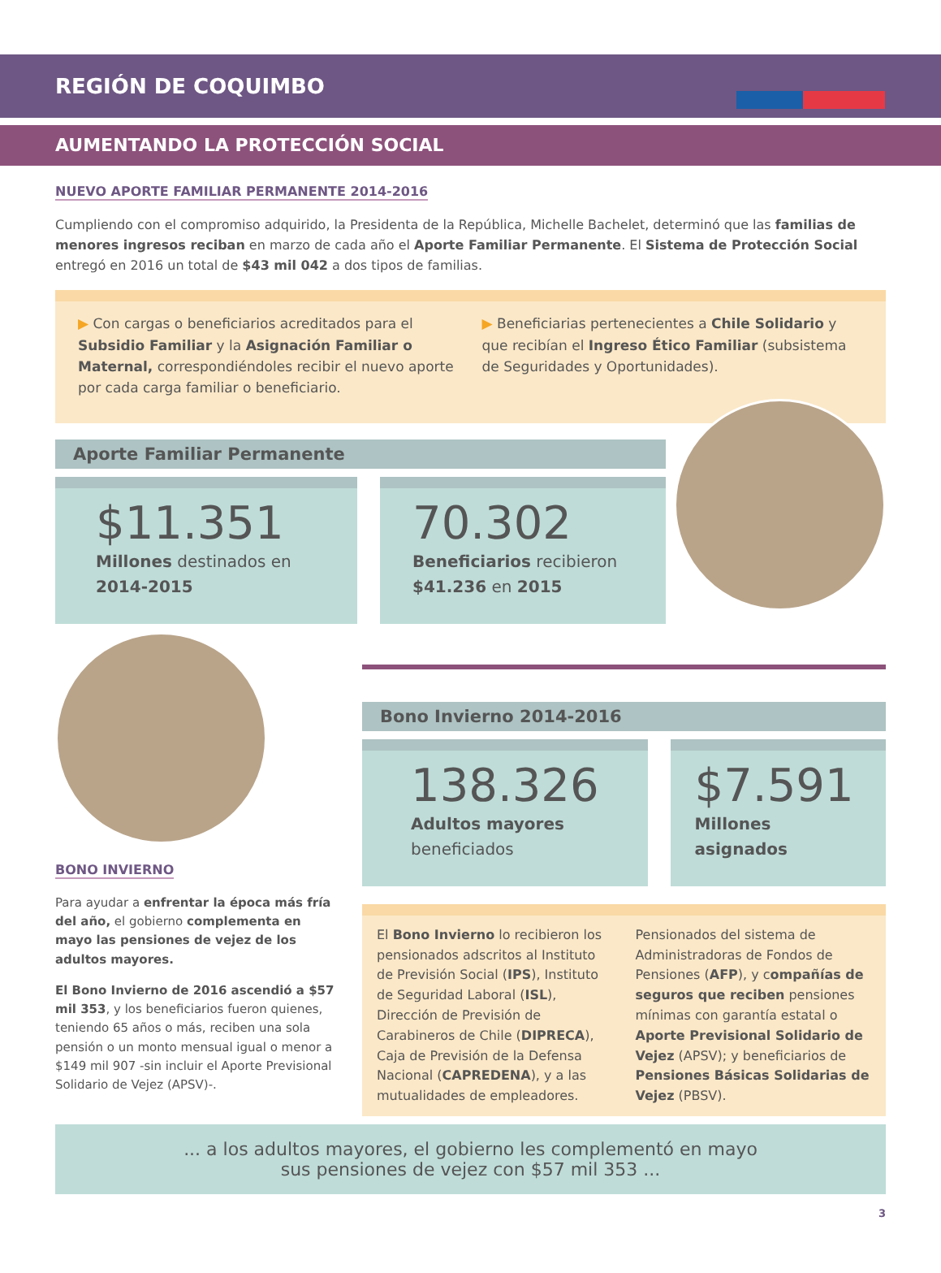REGIÓN DE COQUIMBO
AUMENTANDO LA PROTECCIÓN SOCIAL
NUEVO APORTE FAMILIAR PERMANENTE 2014-2016
Cumpliendo con el compromiso adquirido, la Presidenta de la República, Michelle Bachelet, determinó que las familias de menores ingresos reciban en marzo de cada año el Aporte Familiar Permanente. El Sistema de Protección Social entregó en 2016 un total de $43 mil 042 a dos tipos de familias.
▶ Con cargas o beneficiarios acreditados para el Subsidio Familiar y la Asignación Familiar o Maternal, correspondiéndoles recibir el nuevo aporte por cada carga familiar o beneficiario.
▶ Beneficiarias pertenecientes a Chile Solidario y que recibían el Ingreso Ético Familiar (subsistema de Seguridades y Oportunidades).
Aporte Familiar Permanente
$11.351
Millones destinados en 2014-2015
70.302
Beneficiarios recibieron $41.236 en 2015
BONO INVIERNO
Para ayudar a enfrentar la época más fría del año, el gobierno complementa en mayo las pensiones de vejez de los adultos mayores.
El Bono Invierno de 2016 ascendió a $57 mil 353, y los beneficiarios fueron quienes, teniendo 65 años o más, reciben una sola pensión o un monto mensual igual o menor a $149 mil 907 -sin incluir el Aporte Previsional Solidario de Vejez (APSV)-.
Bono Invierno 2014-2016
138.326
Adultos mayores beneficiados
$7.591
Millones asignados
El Bono Invierno lo recibieron los pensionados adscritos al Instituto de Previsión Social (IPS), Instituto de Seguridad Laboral (ISL), Dirección de Previsión de Carabineros de Chile (DIPRECA), Caja de Previsión de la Defensa Nacional (CAPREDENA), y a las mutualidades de empleadores.
Pensionados del sistema de Administradoras de Fondos de Pensiones (AFP), y compañías de seguros que reciben pensiones mínimas con garantía estatal o Aporte Previsional Solidario de Vejez (APSV); y beneficiarios de Pensiones Básicas Solidarias de Vejez (PBSV).
... a los adultos mayores, el gobierno les complementó en mayo
sus pensiones de vejez con $57 mil 353 ...
3